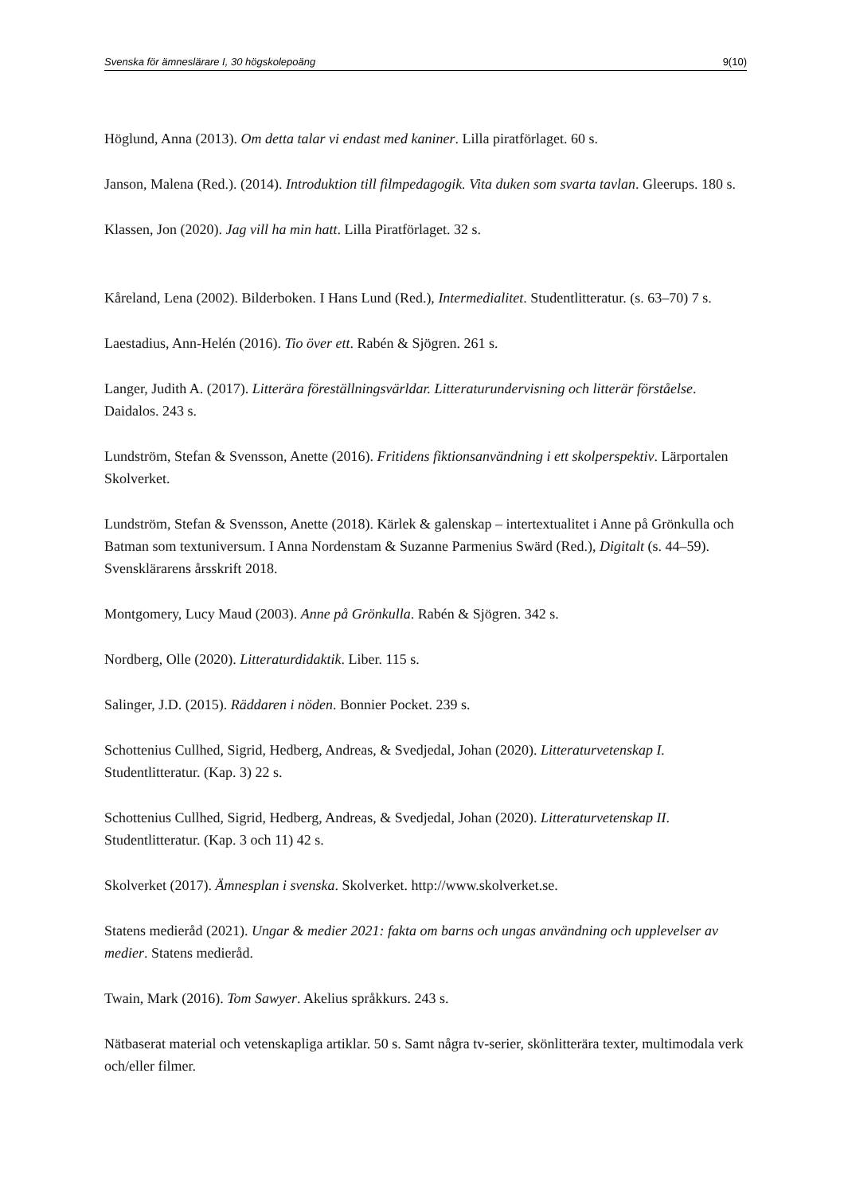Svenska för ämneslärare I, 30 högskolepoäng 9(10)
Höglund, Anna (2013). Om detta talar vi endast med kaniner. Lilla piratförlaget. 60 s.
Janson, Malena (Red.). (2014). Introduktion till filmpedagogik. Vita duken som svarta tavlan. Gleerups. 180 s.
Klassen, Jon (2020). Jag vill ha min hatt. Lilla Piratförlaget. 32 s.
Kåreland, Lena (2002). Bilderboken. I Hans Lund (Red.), Intermedialitet. Studentlitteratur. (s. 63–70) 7 s.
Laestadius, Ann-Helén (2016). Tio över ett. Rabén & Sjögren. 261 s.
Langer, Judith A. (2017). Litterära föreställningsvärldar. Litteraturundervisning och litterär förståelse. Daidalos. 243 s.
Lundström, Stefan & Svensson, Anette (2016). Fritidens fiktionsanvändning i ett skolperspektiv. Lärportalen Skolverket.
Lundström, Stefan & Svensson, Anette (2018). Kärlek & galenskap – intertextualitet i Anne på Grönkulla och Batman som textuniversum. I Anna Nordenstam & Suzanne Parmenius Swärd (Red.), Digitalt (s. 44–59). Svensklärarens årsskrift 2018.
Montgomery, Lucy Maud (2003). Anne på Grönkulla. Rabén & Sjögren. 342 s.
Nordberg, Olle (2020). Litteraturdidaktik. Liber. 115 s.
Salinger, J.D. (2015). Räddaren i nöden. Bonnier Pocket. 239 s.
Schottenius Cullhed, Sigrid, Hedberg, Andreas, & Svedjedal, Johan (2020). Litteraturvetenskap I. Studentlitteratur. (Kap. 3) 22 s.
Schottenius Cullhed, Sigrid, Hedberg, Andreas, & Svedjedal, Johan (2020). Litteraturvetenskap II. Studentlitteratur. (Kap. 3 och 11) 42 s.
Skolverket (2017). Ämnesplan i svenska. Skolverket. http://www.skolverket.se.
Statens medieråd (2021). Ungar & medier 2021: fakta om barns och ungas användning och upplevelser av medier. Statens medieråd.
Twain, Mark (2016). Tom Sawyer. Akelius språkkurs. 243 s.
Nätbaserat material och vetenskapliga artiklar. 50 s. Samt några tv-serier, skönlitterära texter, multimodala verk och/eller filmer.